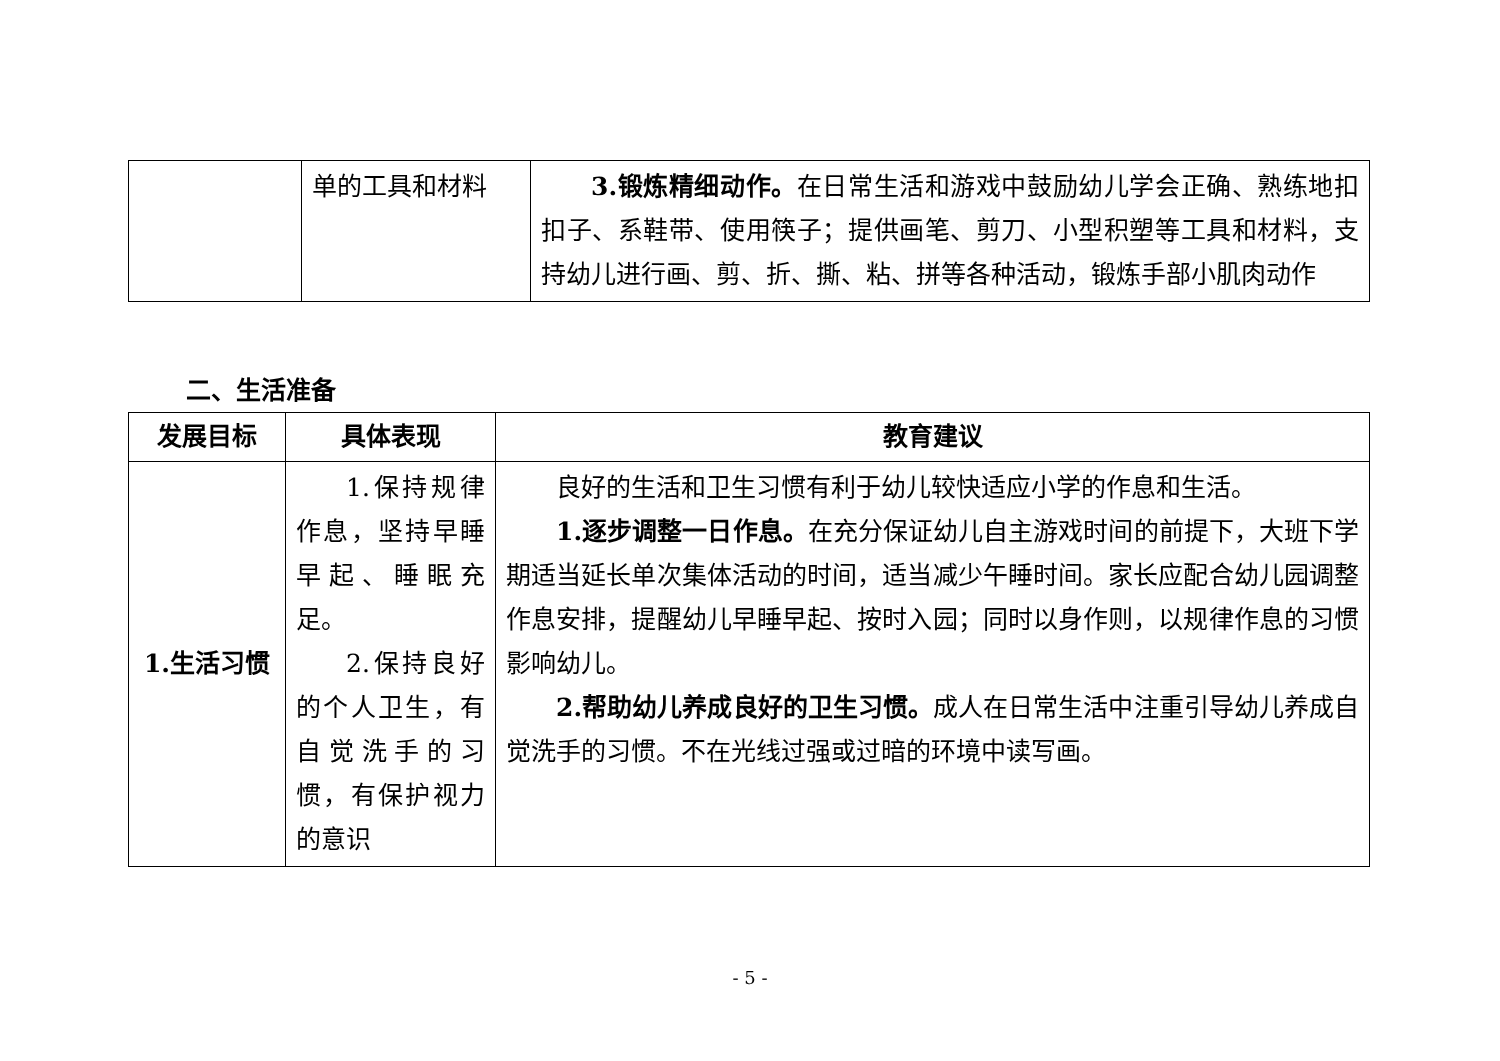| | 单的工具和材料 | 3.锻炼精细动作。 在日常生活和游戏中鼓励幼儿学会正确、熟练地扣扣子、系鞋带、使用筷子；提供画笔、剪刀、小型积塑等工具和材料，支持幼儿进行画、剪、折、撕、粘、拼等各种活动，锻炼手部小肌肉动作 |
二、生活准备
| 发展目标 | 具体表现 | 教育建议 |
| --- | --- | --- |
| 1.生活习惯 | 1.保持规律作息，坚持早睡早起、睡眠充足。 2.保持良好的个人卫生，有自觉洗手的习惯，有保护视力的意识 | 良好的生活和卫生习惯有利于幼儿较快适应小学的作息和生活。 1.逐步调整一日作息。 在充分保证幼儿自主游戏时间的前提下，大班下学期适当延长单次集体活动的时间，适当减少午睡时间。家长应配合幼儿园调整作息安排，提醒幼儿早睡早起、按时入园；同时以身作则，以规律作息的习惯影响幼儿。 2.帮助幼儿养成良好的卫生习惯。 成人在日常生活中注重引导幼儿养成自觉洗手的习惯。不在光线过强或过暗的环境中读写画。 |
- 5 -